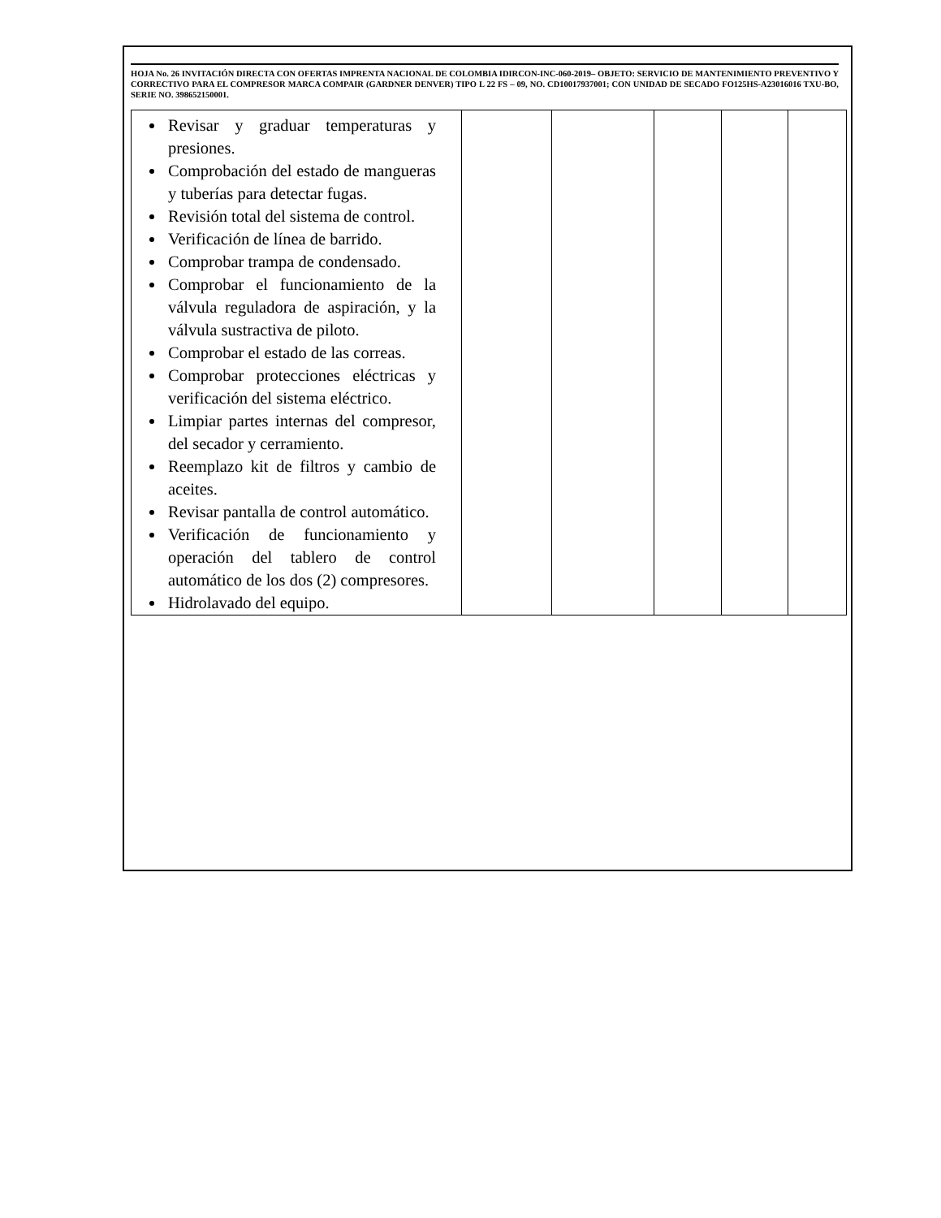HOJA No. 26 INVITACIÓN DIRECTA CON OFERTAS IMPRENTA NACIONAL DE COLOMBIA IDIRCON-INC-060-2019– OBJETO: SERVICIO DE MANTENIMIENTO PREVENTIVO Y CORRECTIVO PARA EL COMPRESOR MARCA COMPAIR (GARDNER DENVER) TIPO L 22 FS – 09, NO. CD10017937001; CON UNIDAD DE SECADO FO125HS-A23016016 TXU-BO, SERIE NO. 398652150001.
| Revisar y graduar temperaturas y presiones. Comprobación del estado de mangueras y tuberías para detectar fugas. Revisión total del sistema de control. Verificación de línea de barrido. Comprobar trampa de condensado. Comprobar el funcionamiento de la válvula reguladora de aspiración, y la válvula sustractiva de piloto. Comprobar el estado de las correas. Comprobar protecciones eléctricas y verificación del sistema eléctrico. Limpiar partes internas del compresor, del secador y cerramiento. Reemplazo kit de filtros y cambio de aceites. Revisar pantalla de control automático. Verificación de funcionamiento y operación del tablero de control automático de los dos (2) compresores. Hidrolavado del equipo. | | | | | |